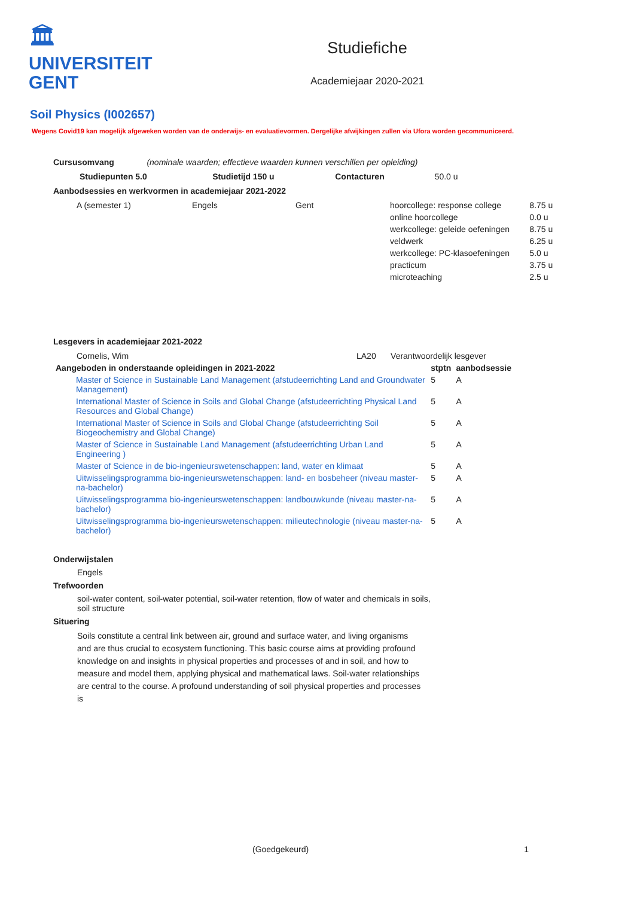🏛
UNIVERSITEIT
GENT
Studiefiche
Academiejaar 2020-2021
Soil Physics (I002657)
Wegens Covid19 kan mogelijk afgeweken worden van de onderwijs- en evaluatievormen. Dergelijke afwijkingen zullen via Ufora worden gecommuniceerd.
Cursusomvang (nominale waarden; effectieve waarden kunnen verschillen per opleiding)
| Studiepunten 5.0 | Studietijd 150 u | Contacturen | 50.0 u |
Aanbodsessies en werkvormen in academiejaar 2021-2022
| A (semester 1) | Engels | Gent | hoorcollege: response college | 8.75 u |
| | | | online hoorcollege | 0.0 u |
| | | | werkcollege: geleide oefeningen | 8.75 u |
| | | | veldwerk | 6.25 u |
| | | | werkcollege: PC-klasoefeningen | 5.0 u |
| | | | practicum | 3.75 u |
| | | | microteaching | 2.5 u |
Lesgevers in academiejaar 2021-2022
| Cornelis, Wim | LA20 | Verantwoordelijk lesgever |
| Aangeboden in onderstaande opleidingen in 2021-2022 | stptn | aanbodsessie |
| --- | --- | --- |
| Master of Science in Sustainable Land Management (afstudeerrichting Land and Groundwater Management) | 5 | A |
| International Master of Science in Soils and Global Change (afstudeerrichting Physical Land Resources and Global Change) | 5 | A |
| International Master of Science in Soils and Global Change (afstudeerrichting Soil Biogeochemistry and Global Change) | 5 | A |
| Master of Science in Sustainable Land Management (afstudeerrichting Urban Land Engineering ) | 5 | A |
| Master of Science in de bio-ingenieurswetenschappen: land, water en klimaat | 5 | A |
| Uitwisselingsprogramma bio-ingenieurswetenschappen: land- en bosbeheer (niveau master-na-bachelor) | 5 | A |
| Uitwisselingsprogramma bio-ingenieurswetenschappen: landbouwkunde (niveau master-na-bachelor) | 5 | A |
| Uitwisselingsprogramma bio-ingenieurswetenschappen: milieutechnologie (niveau master-na-bachelor) | 5 | A |
Onderwijstalen
Engels
Trefwoorden
soil-water content, soil-water potential, soil-water retention, flow of water and chemicals in soils, soil structure
Situering
Soils constitute a central link between air, ground and surface water, and living organisms and are thus crucial to ecosystem functioning. This basic course aims at providing profound knowledge on and insights in physical properties and processes of and in soil, and how to measure and model them, applying physical and mathematical laws. Soil-water relationships are central to the course. A profound understanding of soil physical properties and processes is
(Goedgekeurd) 1